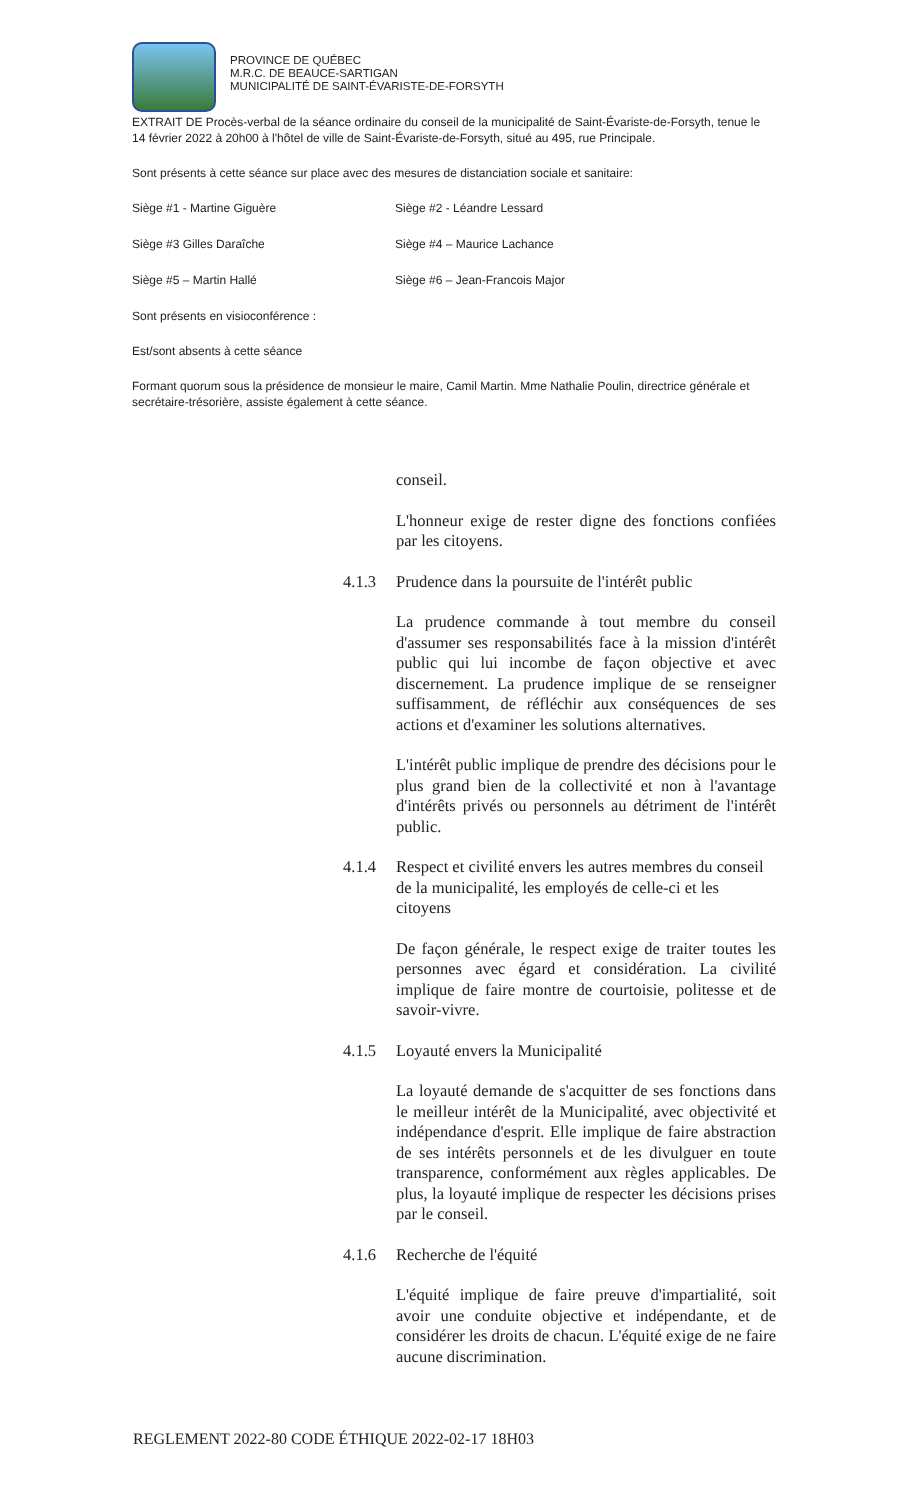PROVINCE DE QUÉBEC
M.R.C. DE BEAUCE-SARTIGAN
MUNICIPALITÉ DE SAINT-ÉVARISTE-DE-FORSYTH
EXTRAIT DE Procès-verbal de la séance ordinaire du conseil de la municipalité de Saint-Évariste-de-Forsyth, tenue le 14 février 2022 à 20h00 à l'hôtel de ville de Saint-Évariste-de-Forsyth, situé au 495, rue Principale.
Sont présents à cette séance sur place avec des mesures de distanciation sociale et sanitaire:
Siège #1 - Martine Giguère Siège #2 - Léandre Lessard
Siège #3 Gilles Daraîche Siège #4 – Maurice Lachance
Siège #5 – Martin Hallé Siège #6 – Jean-Francois Major
Sont présents en visioconférence :
Est/sont absents à cette séance
Formant quorum sous la présidence de monsieur le maire, Camil Martin. Mme Nathalie Poulin, directrice générale et secrétaire-trésorière, assiste également à cette séance.
conseil.
L'honneur exige de rester digne des fonctions confiées par les citoyens.
4.1.3 Prudence dans la poursuite de l'intérêt public
La prudence commande à tout membre du conseil d'assumer ses responsabilités face à la mission d'intérêt public qui lui incombe de façon objective et avec discernement. La prudence implique de se renseigner suffisamment, de réfléchir aux conséquences de ses actions et d'examiner les solutions alternatives.
L'intérêt public implique de prendre des décisions pour le plus grand bien de la collectivité et non à l'avantage d'intérêts privés ou personnels au détriment de l'intérêt public.
4.1.4 Respect et civilité envers les autres membres du conseil de la municipalité, les employés de celle-ci et les citoyens
De façon générale, le respect exige de traiter toutes les personnes avec égard et considération. La civilité implique de faire montre de courtoisie, politesse et de savoir-vivre.
4.1.5 Loyauté envers la Municipalité
La loyauté demande de s'acquitter de ses fonctions dans le meilleur intérêt de la Municipalité, avec objectivité et indépendance d'esprit. Elle implique de faire abstraction de ses intérêts personnels et de les divulguer en toute transparence, conformément aux règles applicables. De plus, la loyauté implique de respecter les décisions prises par le conseil.
4.1.6 Recherche de l'équité
L'équité implique de faire preuve d'impartialité, soit avoir une conduite objective et indépendante, et de considérer les droits de chacun. L'équité exige de ne faire aucune discrimination.
REGLEMENT 2022-80 CODE ÉTHIQUE 2022-02-17 18H03